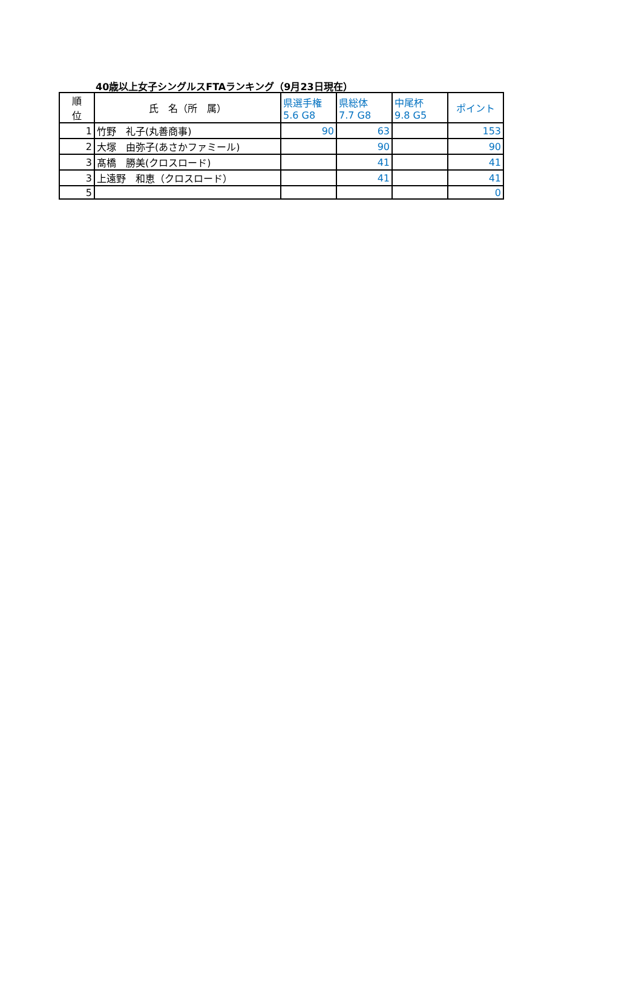40歳以上女子シングルスFTAランキング（9月23日現在）
| 順 位 | 氏 名（所 属） | 県選手権 5.6 G8 | 県総体 7.7 G8 | 中尾杯 9.8 G5 | ポイント |
| --- | --- | --- | --- | --- | --- |
| 1 | 竹野 礼子(丸善商事) | 90 | 63 | | 153 |
| 2 | 大塚 由弥子(あさかファミール) | | 90 | | 90 |
| 3 | 髙橋 勝美(クロスロード) | | 41 | | 41 |
| 3 | 上遠野 和恵（クロスロード） | | 41 | | 41 |
| 5 | | | | | 0 |